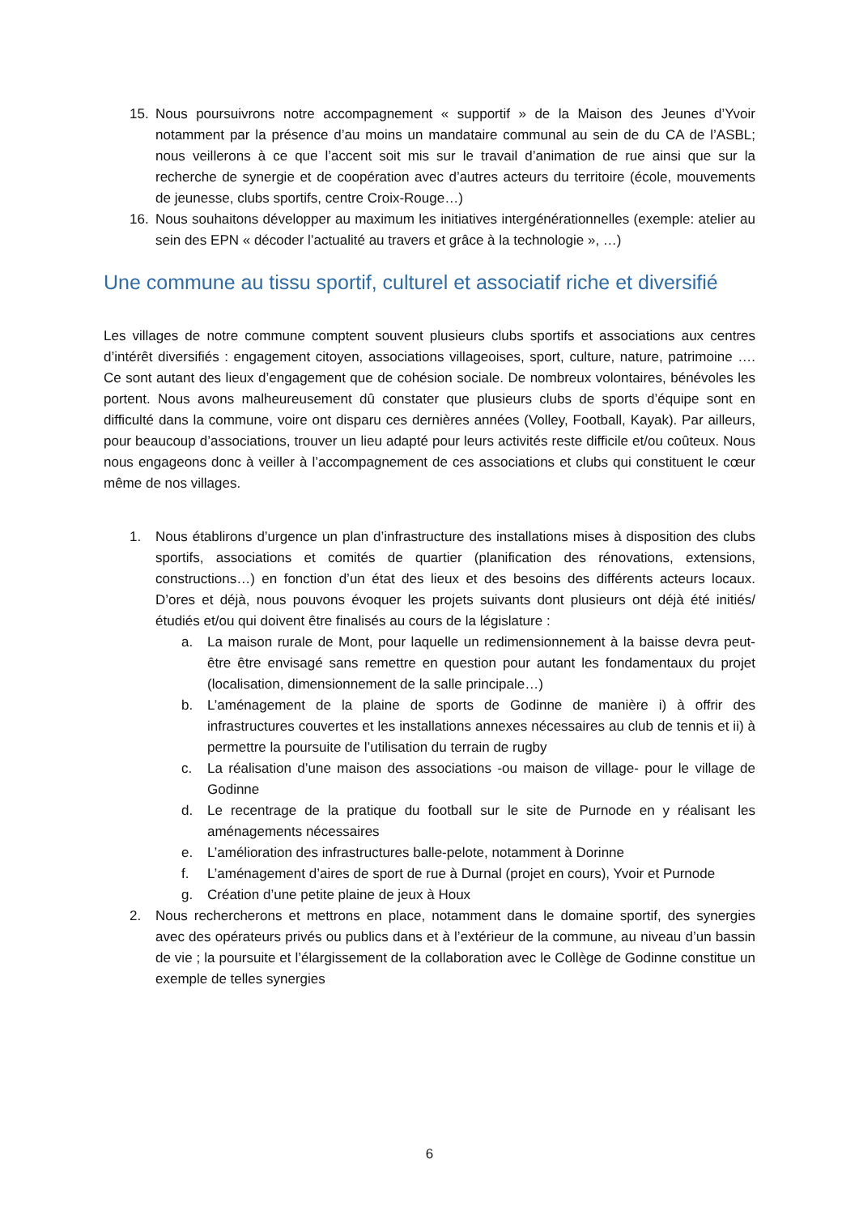15. Nous poursuivrons notre accompagnement « supportif » de la Maison des Jeunes d’Yvoir notamment par la présence d’au moins un mandataire communal au sein de du CA de l’ASBL; nous veillerons à ce que l’accent soit mis sur le travail d’animation de rue ainsi que sur la recherche de synergie et de coopération avec d’autres acteurs du territoire (école, mouvements de jeunesse, clubs sportifs, centre Croix-Rouge…)
16. Nous souhaitons développer au maximum les initiatives intergénérationnelles (exemple: atelier au sein des EPN « décoder l’actualité au travers et grâce à la technologie », …)
Une commune au tissu sportif, culturel et associatif riche et diversifié
Les villages de notre commune comptent souvent plusieurs clubs sportifs et associations aux centres d’intérêt diversifiés : engagement citoyen, associations villageoises, sport, culture, nature, patrimoine …. Ce sont autant des lieux d’engagement que de cohésion sociale. De nombreux volontaires, bénévoles les portent. Nous avons malheureusement dû constater que plusieurs clubs de sports d’équipe sont en difficulté dans la commune, voire ont disparu ces dernières années (Volley, Football, Kayak). Par ailleurs, pour beaucoup d’associations, trouver un lieu adapté pour leurs activités reste difficile et/ou coûteux. Nous nous engageons donc à veiller à l’accompagnement de ces associations et clubs qui constituent le cœur même de nos villages.
1. Nous établirons d’urgence un plan d’infrastructure des installations mises à disposition des clubs sportifs, associations et comités de quartier (planification des rénovations, extensions, constructions…) en fonction d’un état des lieux et des besoins des différents acteurs locaux. D’ores et déjà, nous pouvons évoquer les projets suivants dont plusieurs ont déjà été initiés/étudiés et/ou qui doivent être finalisés au cours de la législature :
a. La maison rurale de Mont, pour laquelle un redimensionnement à la baisse devra peut-être être envisagé sans remettre en question pour autant les fondamentaux du projet (localisation, dimensionnement de la salle principale…)
b. L’aménagement de la plaine de sports de Godinne de manière i) à offrir des infrastructures couvertes et les installations annexes nécessaires au club de tennis et ii) à permettre la poursuite de l’utilisation du terrain de rugby
c. La réalisation d’une maison des associations -ou maison de village- pour le village de Godinne
d. Le recentrage de la pratique du football sur le site de Purnode en y réalisant les aménagements nécessaires
e. L’amélioration des infrastructures balle-pelote, notamment à Dorinne
f. L’aménagement d’aires de sport de rue à Durnal (projet en cours), Yvoir et Purnode
g. Création d’une petite plaine de jeux à Houx
2. Nous rechercherons et mettrons en place, notamment dans le domaine sportif, des synergies avec des opérateurs privés ou publics dans et à l’extérieur de la commune, au niveau d’un bassin de vie ; la poursuite et l’élargissement de la collaboration avec le Collège de Godinne constitue un exemple de telles synergies
6